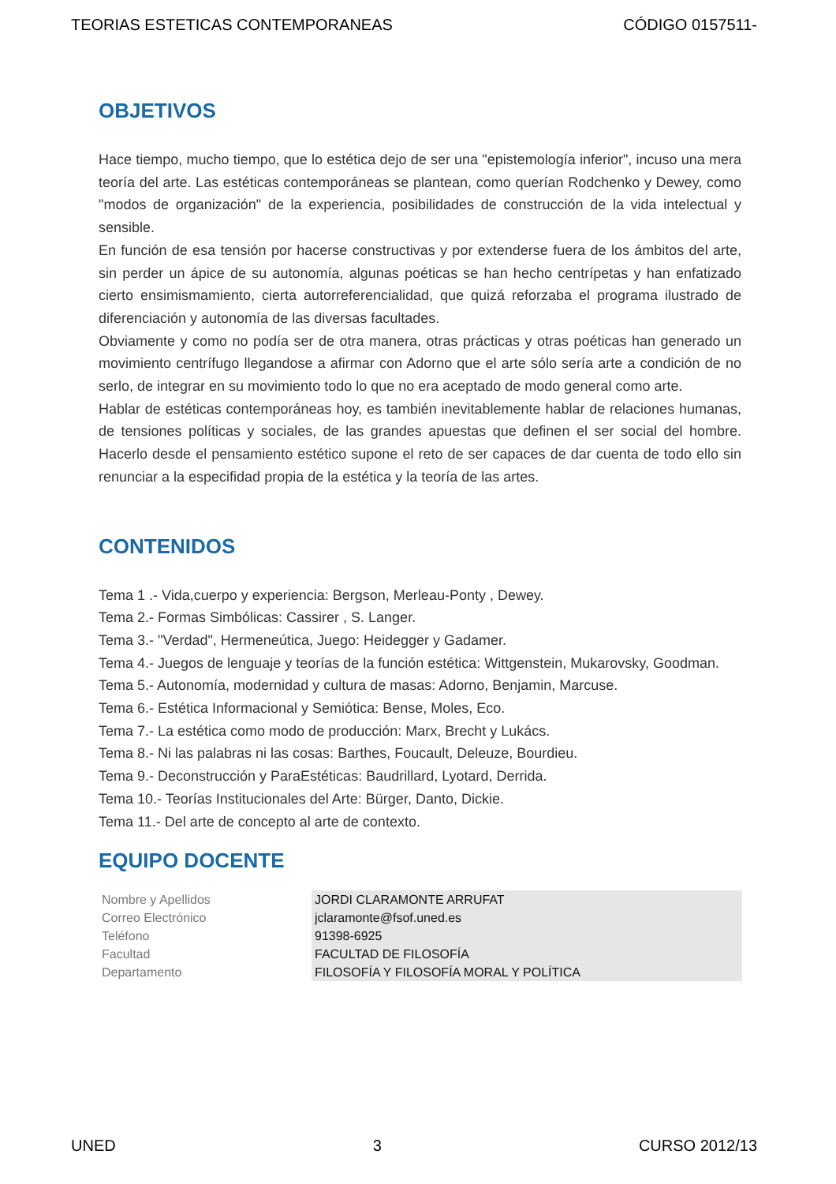TEORIAS ESTETICAS CONTEMPORANEAS CÓDIGO 0157511-
OBJETIVOS
Hace tiempo, mucho tiempo, que lo estética dejo de ser una "epistemología inferior", incuso una mera teoría del arte. Las estéticas contemporáneas se plantean, como querían Rodchenko y Dewey, como "modos de organización" de la experiencia, posibilidades de construcción de la vida intelectual y sensible.
En función de esa tensión por hacerse constructivas y por extenderse fuera de los ámbitos del arte, sin perder un ápice de su autonomía, algunas poéticas se han hecho centrípetas y han enfatizado cierto ensimismamiento, cierta autorreferencialidad, que quizá reforzaba el programa ilustrado de diferenciación y autonomía de las diversas facultades.
Obviamente y como no podía ser de otra manera, otras prácticas y otras poéticas han generado un movimiento centrífugo llegandose a afirmar con Adorno que el arte sólo sería arte a condición de no serlo, de integrar en su movimiento todo lo que no era aceptado de modo general como arte.
Hablar de estéticas contemporáneas hoy, es también inevitablemente hablar de relaciones humanas, de tensiones políticas y sociales, de las grandes apuestas que definen el ser social del hombre. Hacerlo desde el pensamiento estético supone el reto de ser capaces de dar cuenta de todo ello sin renunciar a la especifidad propia de la estética y la teoría de las artes.
CONTENIDOS
Tema 1 .- Vida,cuerpo y experiencia: Bergson, Merleau-Ponty , Dewey.
Tema 2.- Formas Simbólicas: Cassirer , S. Langer.
Tema 3.- "Verdad", Hermeneútica, Juego: Heidegger y Gadamer.
Tema 4.- Juegos de lenguaje y teorías de la función estética: Wittgenstein, Mukarovsky, Goodman.
Tema 5.- Autonomía, modernidad y cultura de masas: Adorno, Benjamin, Marcuse.
Tema 6.- Estética Informacional y Semiótica: Bense, Moles, Eco.
Tema 7.- La estética como modo de producción: Marx, Brecht y Lukács.
Tema 8.- Ni las palabras ni las cosas: Barthes, Foucault, Deleuze, Bourdieu.
Tema 9.- Deconstrucción y ParaEstéticas: Baudrillard, Lyotard, Derrida.
Tema 10.- Teorías Institucionales del Arte: Bürger, Danto, Dickie.
Tema 11.- Del arte de concepto al arte de contexto.
EQUIPO DOCENTE
| Nombre y Apellidos | JORDI CLARAMONTE ARRUFAT |
| Correo Electrónico | jclaramonte@fsof.uned.es |
| Teléfono | 91398-6925 |
| Facultad | FACULTAD DE FILOSOFÍA |
| Departamento | FILOSOFÍA Y FILOSOFÍA MORAL Y POLÍTICA |
UNED 3 CURSO 2012/13